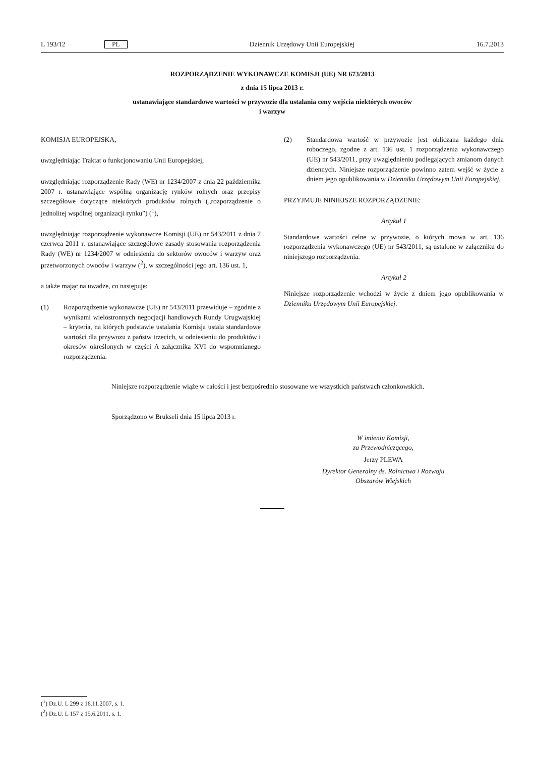L 193/12 PL Dziennik Urzędowy Unii Europejskiej 16.7.2013
ROZPORZĄDZENIE WYKONAWCZE KOMISJI (UE) NR 673/2013
z dnia 15 lipca 2013 r.
ustanawiające standardowe wartości w przywozie dla ustalania ceny wejścia niektórych owoców
i warzyw
KOMISJA EUROPEJSKA,
uwzględniając Traktat o funkcjonowaniu Unii Europejskiej,
uwzględniając rozporządzenie Rady (WE) nr 1234/2007 z dnia 22 października 2007 r. ustanawiające wspólną organizację rynków rolnych oraz przepisy szczegółowe dotyczące niektórych produktów rolnych („rozporządzenie o jednolitej wspólnej organizacji rynku”) (<sup>1</sup>),
uwzględniając rozporządzenie wykonawcze Komisji (UE) nr 543/2011 z dnia 7 czerwca 2011 r. ustanawiające szczegółowe zasady stosowania rozporządzenia Rady (WE) nr 1234/2007 w odniesieniu do sektorów owoców i warzyw oraz przetworzonych owoców i warzyw (<sup>2</sup>), w szczególności jego art. 136 ust. 1,
a także mając na uwadze, co następuje:
(1) Rozporządzenie wykonawcze (UE) nr 543/2011 przewiduje – zgodnie z wynikami wielostronnych negocjacji handlowych Rundy Urugwajskiej – kryteria, na których podstawie ustalania Komisja ustala standardowe wartości dla przywozu z państw trzecich, w odniesieniu do produktów i okresów określonych w części A załącznika XVI do wspomnianego rozporządzenia.
(2) Standardowa wartość w przywozie jest obliczana każdego dnia roboczego, zgodne z art. 136 ust. 1 rozporządzenia wykonawczego (UE) nr 543/2011, przy uwzględnieniu podlegających zmianom danych dziennych. Niniejsze rozporządzenie powinno zatem wejść w życie z dniem jego opublikowania w Dzienniku Urzędowym Unii Europejskiej,
PRZYJMUJE NINIEJSZE ROZPORZĄDZENIE:
Artykuł 1
Standardowe wartości celne w przywozie, o których mowa w art. 136 rozporządzenia wykonawczego (UE) nr 543/2011, są ustalone w załączniku do niniejszego rozporządzenia.
Artykuł 2
Niniejsze rozporządzenie wchodzi w życie z dniem jego opublikowania w Dzienniku Urzędowym Unii Europejskiej.
Niniejsze rozporządzenie wiąże w całości i jest bezpośrednio stosowane we wszystkich państwach członkowskich.
Sporządzono w Brukseli dnia 15 lipca 2013 r.
W imieniu Komisji,
za Przewodniczącego,
Jerzy PLEWA
Dyrektor Generalny ds. Rolnictwa i Rozwoju
Obszarów Wiejskich
(<sup>1</sup>) Dz.U. L 299 z 16.11.2007, s. 1.
(<sup>2</sup>) Dz.U. L 157 z 15.6.2011, s. 1.